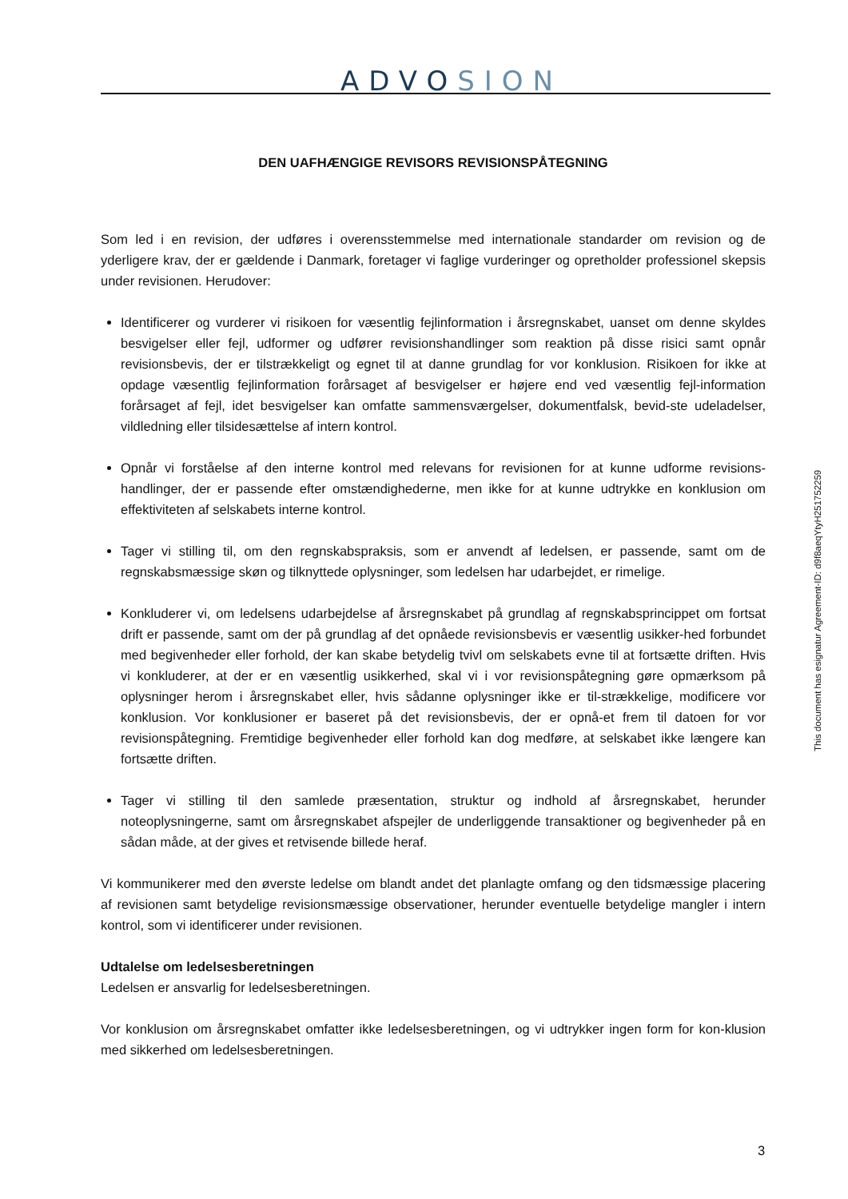ADVOSION
DEN UAFHÆNGIGE REVISORS REVISIONSPÅTEGNING
Som led i en revision, der udføres i overensstemmelse med internationale standarder om revision og de yderligere krav, der er gældende i Danmark, foretager vi faglige vurderinger og opretholder professionel skepsis under revisionen. Herudover:
Identificerer og vurderer vi risikoen for væsentlig fejlinformation i årsregnskabet, uanset om denne skyldes besvigelser eller fejl, udformer og udfører revisionshandlinger som reaktion på disse risici samt opnår revisionsbevis, der er tilstrækkeligt og egnet til at danne grundlag for vor konklusion. Risikoen for ikke at opdage væsentlig fejlinformation forårsaget af besvigelser er højere end ved væsentlig fejl-information forårsaget af fejl, idet besvigelser kan omfatte sammensværgelser, dokumentfalsk, bevid-ste udeladelser, vildledning eller tilsidesættelse af intern kontrol.
Opnår vi forståelse af den interne kontrol med relevans for revisionen for at kunne udforme revisions-handlinger, der er passende efter omstændighederne, men ikke for at kunne udtrykke en konklusion om effektiviteten af selskabets interne kontrol.
Tager vi stilling til, om den regnskabspraksis, som er anvendt af ledelsen, er passende, samt om de regnskabsmæssige skøn og tilknyttede oplysninger, som ledelsen har udarbejdet, er rimelige.
Konkluderer vi, om ledelsens udarbejdelse af årsregnskabet på grundlag af regnskabsprincippet om fortsat drift er passende, samt om der på grundlag af det opnåede revisionsbevis er væsentlig usikker-hed forbundet med begivenheder eller forhold, der kan skabe betydelig tvivl om selskabets evne til at fortsætte driften. Hvis vi konkluderer, at der er en væsentlig usikkerhed, skal vi i vor revisionspåtegning gøre opmærksom på oplysninger herom i årsregnskabet eller, hvis sådanne oplysninger ikke er til-strækkelige, modificere vor konklusion. Vor konklusioner er baseret på det revisionsbevis, der er opnå-et frem til datoen for vor revisionspåtegning. Fremtidige begivenheder eller forhold kan dog medføre, at selskabet ikke længere kan fortsætte driften.
Tager vi stilling til den samlede præsentation, struktur og indhold af årsregnskabet, herunder noteoplysningerne, samt om årsregnskabet afspejler de underliggende transaktioner og begivenheder på en sådan måde, at der gives et retvisende billede heraf.
Vi kommunikerer med den øverste ledelse om blandt andet det planlagte omfang og den tidsmæssige placering af revisionen samt betydelige revisionsmæssige observationer, herunder eventuelle betydelige mangler i intern kontrol, som vi identificerer under revisionen.
Udtalelse om ledelsesberetningen
Ledelsen er ansvarlig for ledelsesberetningen.
Vor konklusion om årsregnskabet omfatter ikke ledelsesberetningen, og vi udtrykker ingen form for kon-klusion med sikkerhed om ledelsesberetningen.
This document has esignatur Agreement-ID: d9f8aeqYtyH251752259
3